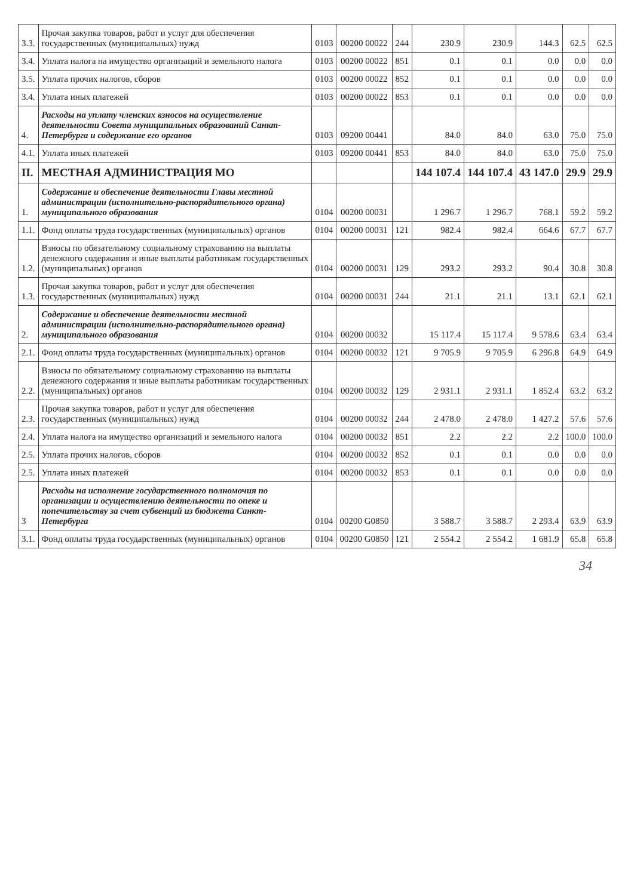| 3.3. | Прочая закупка товаров, работ и услуг для обеспечения государственных (муниципальных) нужд | 0103 | 00200 00022 | 244 | 230.9 | 230.9 | 144.3 | 62.5 | 62.5 |
| 3.4. | Уплата налога на имущество организаций и земельного налога | 0103 | 00200 00022 | 851 | 0.1 | 0.1 | 0.0 | 0.0 | 0.0 |
| 3.5. | Уплата прочих налогов, сборов | 0103 | 00200 00022 | 852 | 0.1 | 0.1 | 0.0 | 0.0 | 0.0 |
| 3.4. | Уплата иных платежей | 0103 | 00200 00022 | 853 | 0.1 | 0.1 | 0.0 | 0.0 | 0.0 |
| 4. | Расходы на уплату членских взносов на осуществление деятельности Совета муниципальных образований Санкт-Петербурга и содержание его органов | 0103 | 09200 00441 | | 84.0 | 84.0 | 63.0 | 75.0 | 75.0 |
| 4.1. | Уплата иных платежей | 0103 | 09200 00441 | 853 | 84.0 | 84.0 | 63.0 | 75.0 | 75.0 |
| II. | МЕСТНАЯ АДМИНИСТРАЦИЯ МО | | | | 144 107.4 | 144 107.4 | 43 147.0 | 29.9 | 29.9 |
| 1. | Содержание и обеспечение деятельности Главы местной администрации (исполнительно-распорядительного органа) муниципального образования | 0104 | 00200 00031 | | 1 296.7 | 1 296.7 | 768.1 | 59.2 | 59.2 |
| 1.1. | Фонд оплаты труда государственных (муниципальных) органов | 0104 | 00200 00031 | 121 | 982.4 | 982.4 | 664.6 | 67.7 | 67.7 |
| 1.2. | Взносы по обязательному социальному страхованию на выплаты денежного содержания и иные выплаты работникам государственных (муниципальных) органов | 0104 | 00200 00031 | 129 | 293.2 | 293.2 | 90.4 | 30.8 | 30.8 |
| 1.3. | Прочая закупка товаров, работ и услуг для обеспечения государственных (муниципальных) нужд | 0104 | 00200 00031 | 244 | 21.1 | 21.1 | 13.1 | 62.1 | 62.1 |
| 2. | Содержание и обеспечение деятельности местной администрации (исполнительно-распорядительного органа) муниципального образования | 0104 | 00200 00032 | | 15 117.4 | 15 117.4 | 9 578.6 | 63.4 | 63.4 |
| 2.1. | Фонд оплаты труда государственных (муниципальных) органов | 0104 | 00200 00032 | 121 | 9 705.9 | 9 705.9 | 6 296.8 | 64.9 | 64.9 |
| 2.2. | Взносы по обязательному социальному страхованию на выплаты денежного содержания и иные выплаты работникам государственных (муниципальных) органов | 0104 | 00200 00032 | 129 | 2 931.1 | 2 931.1 | 1 852.4 | 63.2 | 63.2 |
| 2.3. | Прочая закупка товаров, работ и услуг для обеспечения государственных (муниципальных) нужд | 0104 | 00200 00032 | 244 | 2 478.0 | 2 478.0 | 1 427.2 | 57.6 | 57.6 |
| 2.4. | Уплата налога на имущество организаций и земельного налога | 0104 | 00200 00032 | 851 | 2.2 | 2.2 | 2.2 | 100.0 | 100.0 |
| 2.5. | Уплата прочих налогов, сборов | 0104 | 00200 00032 | 852 | 0.1 | 0.1 | 0.0 | 0.0 | 0.0 |
| 2.5. | Уплата иных платежей | 0104 | 00200 00032 | 853 | 0.1 | 0.1 | 0.0 | 0.0 | 0.0 |
| 3 | Расходы на исполнение государственного полномочия по организации и осуществлению деятельности по опеке и попечительству за счет субвенций из бюджета Санкт-Петербурга | 0104 | 00200 G0850 | | 3 588.7 | 3 588.7 | 2 293.4 | 63.9 | 63.9 |
| 3.1. | Фонд оплаты труда государственных (муниципальных) органов | 0104 | 00200 G0850 | 121 | 2 554.2 | 2 554.2 | 1 681.9 | 65.8 | 65.8 |
34